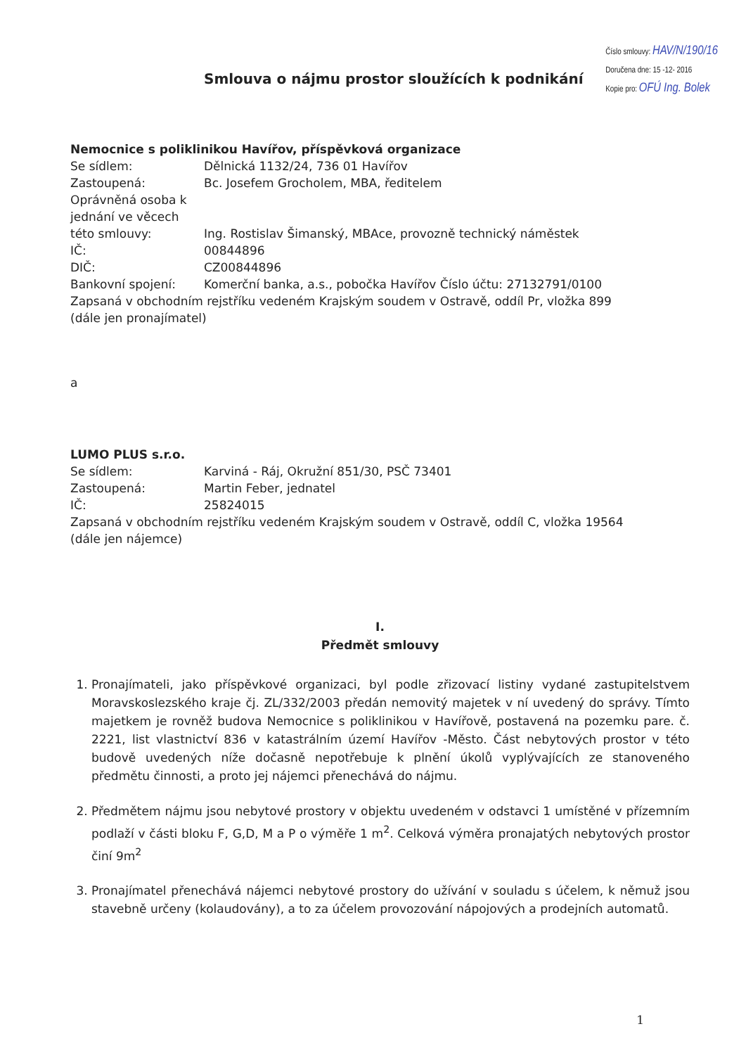Smlouva o nájmu prostor sloužících k podnikání
Číslo smlouvy: HAV/N/190/16
Doručena dne: 15 -12- 2016
Kopie pro: OFÚ Ing. Bolek
Nemocnice s poliklinikou Havířov, příspěvková organizace
Se sídlem: Dělnická 1132/24, 736 01 Havířov
Zastoupená: Bc. Josefem Grocholem, MBA, ředitelem
Oprávněná osoba k jednání ve věcech této smlouvy: Ing. Rostislav Šimanský, MBAce, provozně technický náměstek
IČ: 00844896
DIČ: CZ00844896
Bankovní spojení: Komerční banka, a.s., pobočka Havířov Číslo účtu: 27132791/0100
Zapsaná v obchodním rejstříku vedeném Krajským soudem v Ostravě, oddíl Pr, vložka 899
(dále jen pronajímatel)
a
LUMO PLUS s.r.o.
Se sídlem: Karviná - Ráj, Okružní 851/30, PSČ 73401
Zastoupená: Martin Feber, jednatel
IČ: 25824015
Zapsaná v obchodním rejstříku vedeném Krajským soudem v Ostravě, oddíl C, vložka 19564
(dále jen nájemce)
I.
Předmět smlouvy
1. Pronajímateli, jako příspěvkové organizaci, byl podle zřizovací listiny vydané zastupitelstvem Moravskoslezského kraje čj. ZL/332/2003 předán nemovitý majetek v ní uvedený do správy. Tímto majetkem je rovněž budova Nemocnice s poliklinikou v Havířově, postavená na pozemku pare. č. 2221, list vlastnictví 836 v katastrálním území Havířov -Město. Část nebytových prostor v této budově uvedených níže dočasně nepotřebuje k plnění úkolů vyplývajících ze stanoveného předmětu činnosti, a proto jej nájemci přenechává do nájmu.
2. Předmětem nájmu jsou nebytové prostory v objektu uvedeném v odstavci 1 umístěné v přízemním podlaží v části bloku F, G,D, M a P o výměře 1 m<sup>2</sup>. Celková výměra pronajatých nebytových prostor činí 9m<sup>2</sup>
3. Pronajímatel přenechává nájemci nebytové prostory do užívání v souladu s účelem, k němuž jsou stavebně určeny (kolaudovány), a to za účelem provozování nápojových a prodejních automatů.
1